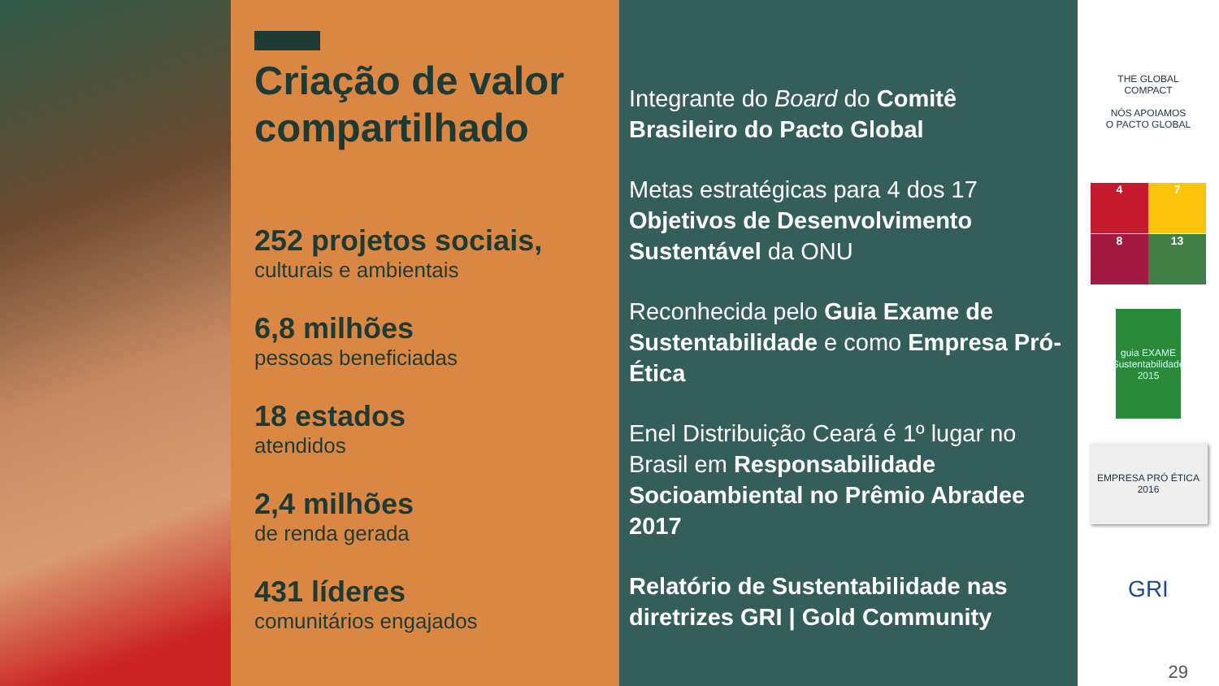Criação de valor compartilhado
252 projetos sociais,
culturais e ambientais
6,8 milhões
pessoas beneficiadas
18 estados
atendidos
2,4 milhões
de renda gerada
431 líderes
comunitários engajados
Integrante do Board do Comitê Brasileiro do Pacto Global
Metas estratégicas para 4 dos 17 Objetivos de Desenvolvimento Sustentável da ONU
Reconhecida pelo Guia Exame de Sustentabilidade e como Empresa Pró-Ética
Enel Distribuição Ceará é 1º lugar no Brasil em Responsabilidade Socioambiental no Prêmio Abradee 2017
Relatório de Sustentabilidade nas diretrizes GRI | Gold Community
THE GLOBAL COMPACT
NÓS APOIAMOS
O PACTO GLOBAL
4
7
8
13
guia EXAME
Sustentabilidade 2015
EMPRESA PRÓ ÉTICA 2016
GRI
29